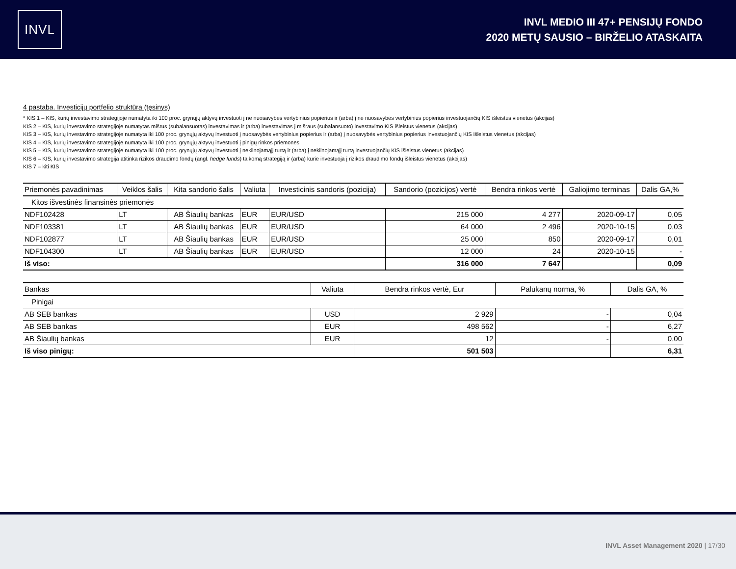INVL
INVL MEDIO III 47+ PENSIJŲ FONDO
2020 METŲ SAUSIO – BIRŽELIO ATASKAITA
4 pastaba. Investicijų portfelio struktūra (tęsinys)
* KIS 1 – KIS, kurių investavimo strategijoje numatyta iki 100 proc. grynųjų aktyvų investuoti į ne nuosavybės vertybinius popierius ir (arba) į ne nuosavybės vertybinius popierius investuojančių KIS išleistus vienetus (akcijas)
KIS 2 – KIS, kurių investavimo strategijoje numatytas mišrus (subalansuotas) investavimas ir (arba) investavimas į mišraus (subalansuoto) investavimo KIS išleistus vienetus (akcijas)
KIS 3 – KIS, kurių investavimo strategijoje numatyta iki 100 proc. grynųjų aktyvų investuoti į nuosavybės vertybinius popierius ir (arba) į nuosavybės vertybinius popierius investuojančių KIS išleistus vienetus (akcijas)
KIS 4 – KIS, kurių investavimo strategijoje numatyta iki 100 proc. grynųjų aktyvų investuoti į pinigų rinkos priemones
KIS 5 – KIS, kurių investavimo strategijoje numatyta iki 100 proc. grynųjų aktyvų investuoti į nekilnojamąjį turtą ir (arba) į nekilnojamąjį turtą investuojančių KIS išleistus vienetus (akcijas)
KIS 6 – KIS, kurių investavimo strategija atitinka rizikos draudimo fondų (angl. hedge funds) taikomą strategiją ir (arba) kurie investuoja į rizikos draudimo fondų išleistus vienetus (akcijas)
KIS 7 – kiti KIS
| Priemonės pavadinimas | Veiklos šalis | Kita sandorio šalis | Valiuta | Investicinis sandoris (pozicija) | Sandorio (pozicijos) vertė | Bendra rinkos vertė | Galiojimo terminas | Dalis GA,% |
| --- | --- | --- | --- | --- | --- | --- | --- | --- |
| Kitos išvestinės finansinės priemonės | | | | | | | | |
| NDF102428 | LT | AB Šiaulių bankas | EUR | EUR/USD | 215 000 | 4 277 | 2020-09-17 | 0,05 |
| NDF103381 | LT | AB Šiaulių bankas | EUR | EUR/USD | 64 000 | 2 496 | 2020-10-15 | 0,03 |
| NDF102877 | LT | AB Šiaulių bankas | EUR | EUR/USD | 25 000 | 850 | 2020-09-17 | 0,01 |
| NDF104300 | LT | AB Šiaulių bankas | EUR | EUR/USD | 12 000 | 24 | 2020-10-15 | - |
| Iš viso: | | | | | 316 000 | 7 647 | | 0,09 |
| Bankas | Valiuta | Bendra rinkos vertė, Eur | Palūkanų norma, % | Dalis GA, % |
| --- | --- | --- | --- | --- |
| Pinigai | | | | |
| AB SEB bankas | USD | 2 929 | - | 0,04 |
| AB SEB bankas | EUR | 498 562 | - | 6,27 |
| AB Šiaulių bankas | EUR | 12 | - | 0,00 |
| Iš viso pinigų: | | 501 503 | | 6,31 |
INVL Asset Management 2020 | 17/30